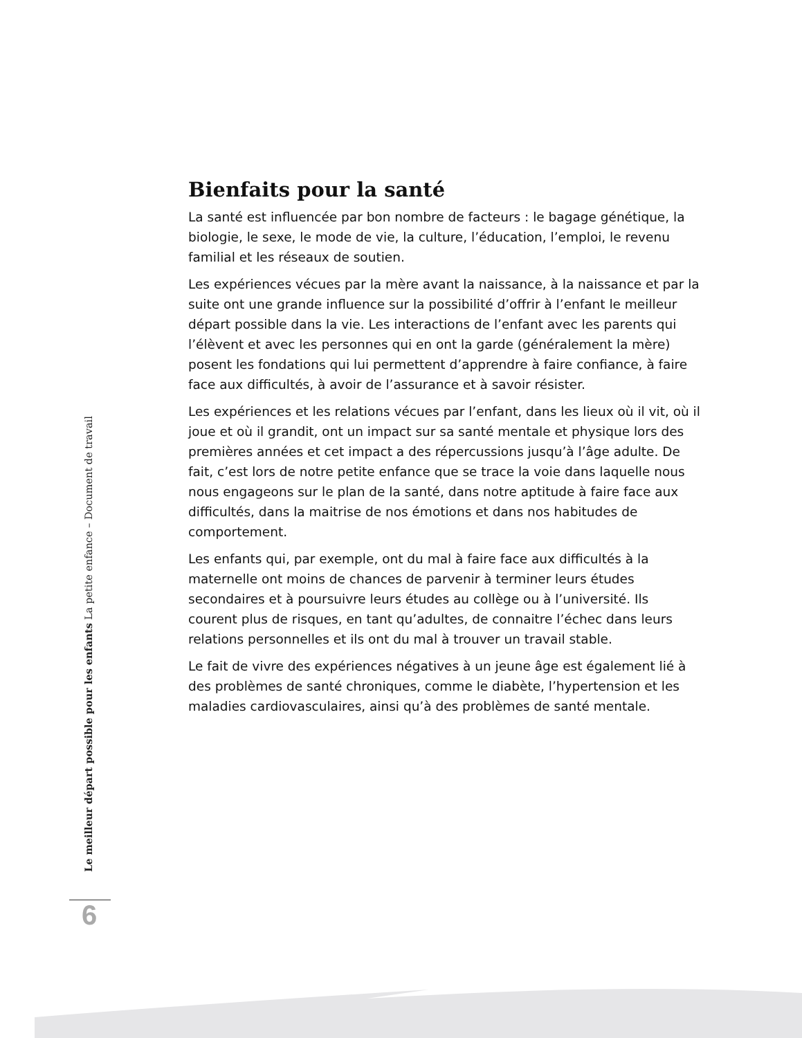Bienfaits pour la santé
La santé est influencée par bon nombre de facteurs : le bagage génétique, la biologie, le sexe, le mode de vie, la culture, l’éducation, l’emploi, le revenu familial et les réseaux de soutien.
Les expériences vécues par la mère avant la naissance, à la naissance et par la suite ont une grande influence sur la possibilité d’offrir à l’enfant le meilleur départ possible dans la vie. Les interactions de l’enfant avec les parents qui l’élèvent et avec les personnes qui en ont la garde (généralement la mère) posent les fondations qui lui permettent d’apprendre à faire confiance, à faire face aux difficultés, à avoir de l’assurance et à savoir résister.
Les expériences et les relations vécues par l’enfant, dans les lieux où il vit, où il joue et où il grandit, ont un impact sur sa santé mentale et physique lors des premières années et cet impact a des répercussions jusqu’à l’âge adulte. De fait, c’est lors de notre petite enfance que se trace la voie dans laquelle nous nous engageons sur le plan de la santé, dans notre aptitude à faire face aux difficultés, dans la maitrise de nos émotions et dans nos habitudes de comportement.
Les enfants qui, par exemple, ont du mal à faire face aux difficultés à la maternelle ont moins de chances de parvenir à terminer leurs études secondaires et à poursuivre leurs études au collège ou à l’université. Ils courent plus de risques, en tant qu’adultes, de connaitre l’échec dans leurs relations personnelles et ils ont du mal à trouver un travail stable.
Le fait de vivre des expériences négatives à un jeune âge est également lié à des problèmes de santé chroniques, comme le diabète, l’hypertension et les maladies cardiovasculaires, ainsi qu’à des problèmes de santé mentale.
Le meilleur départ possible pour les enfants La petite enfance – Document de travail
6